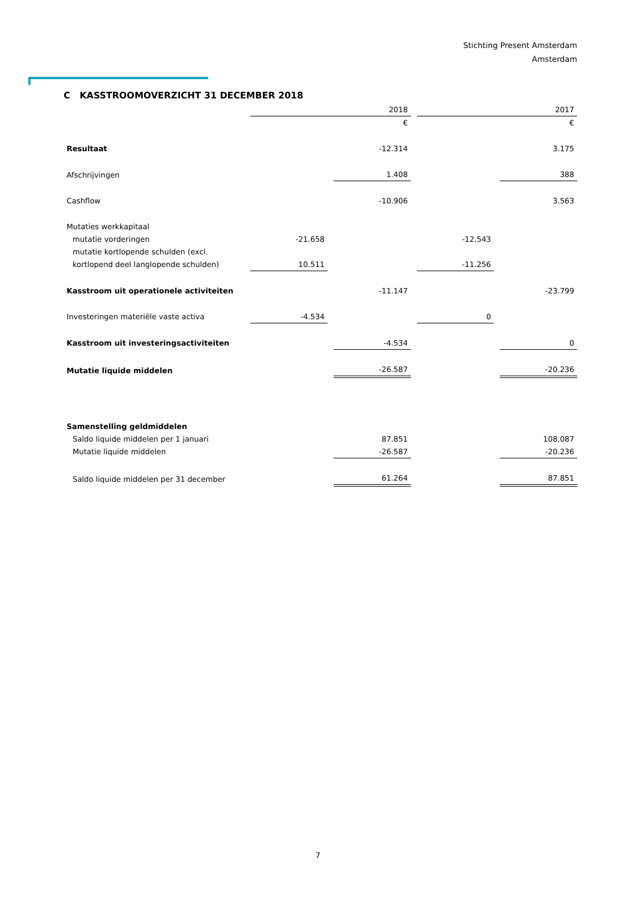Stichting Present Amsterdam
Amsterdam
C KASSTROOMOVERZICHT 31 DECEMBER 2018
| | 2018 | | | | 2017 | | |
| --- | --- | --- | --- | --- | --- | --- | --- |
| | | | € | | | | € |
| Resultaat | | | -12.314 | | | | 3.175 |
| Afschrijvingen | | | 1.408 | | | | 388 |
| Cashflow | | | -10.906 | | | | 3.563 |
| Mutaties werkkapitaal | | | | | | | |
| mutatie vorderingen | -21.658 | | | | -12.543 | | |
| mutatie kortlopende schulden (excl. kortlopend deel langlopende schulden) | 10.511 | | | | -11.256 | | |
| Kasstroom uit operationele activiteiten | | | -11.147 | | | | -23.799 |
| Investeringen materiële vaste activa | -4.534 | | | | 0 | | |
| Kasstroom uit investeringsactiviteiten | | | -4.534 | | | | 0 |
| Mutatie liquide middelen | | | -26.587 | | | | -20.236 |
| Samenstelling geldmiddelen | | | | | | | |
| Saldo liquide middelen per 1 januari | | | 87.851 | | | | 108.087 |
| Mutatie liquide middelen | | | -26.587 | | | | -20.236 |
| Saldo liquide middelen per 31 december | | | 61.264 | | | | 87.851 |
7